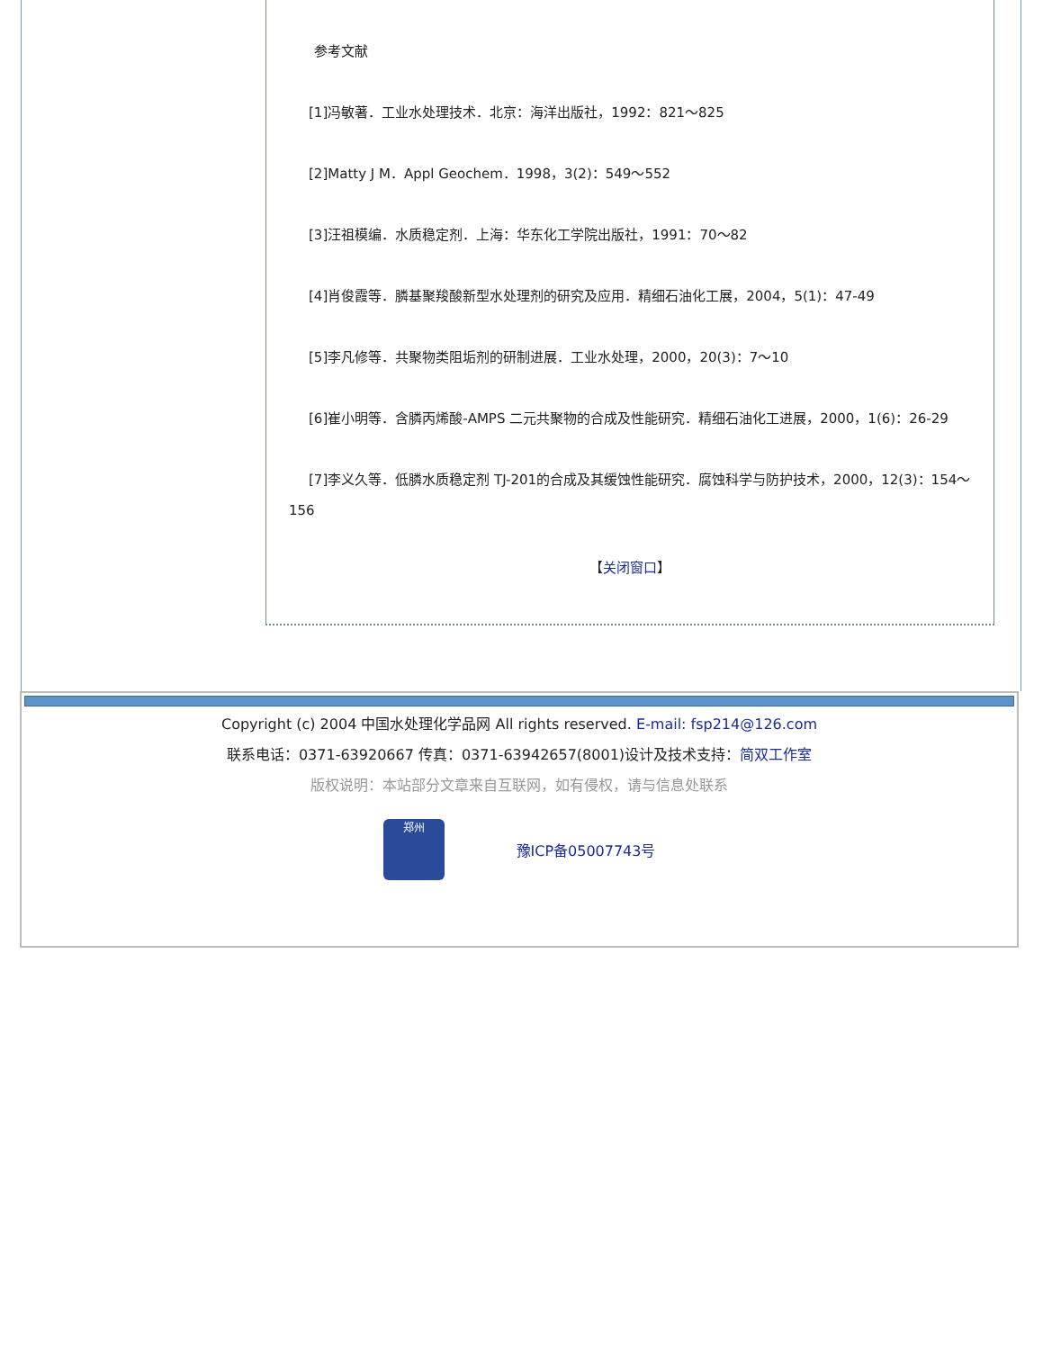参考文献
[1]冯敏著．工业水处理技术．北京：海洋出版社，1992：821～825
[2]Matty J M．Appl Geochem．1998，3(2)：549～552
[3]汪祖模编．水质稳定剂．上海：华东化工学院出版社，1991：70～82
[4]肖俊霞等．膦基聚羧酸新型水处理剂的研究及应用．精细石油化工展，2004，5(1)：47-49
[5]李凡修等．共聚物类阻垢剂的研制进展．工业水处理，2000，20(3)：7～10
[6]崔小明等．含膦丙烯酸-AMPS 二元共聚物的合成及性能研究．精细石油化工进展，2000，1(6)：26-29
[7]李义久等．低膦水质稳定剂 TJ-201的合成及其缓蚀性能研究．腐蚀科学与防护技术，2000，12(3)：154～156
【关闭窗口】
Copyright (c) 2004 中国水处理化学品网 All rights reserved. E-mail: fsp214@126.com
联系电话：0371-63920667 传真：0371-63942657(8001)设计及技术支持：简双工作室
版权说明：本站部分文章来自互联网，如有侵权，请与信息处联系
郑州
豫ICP备05007743号